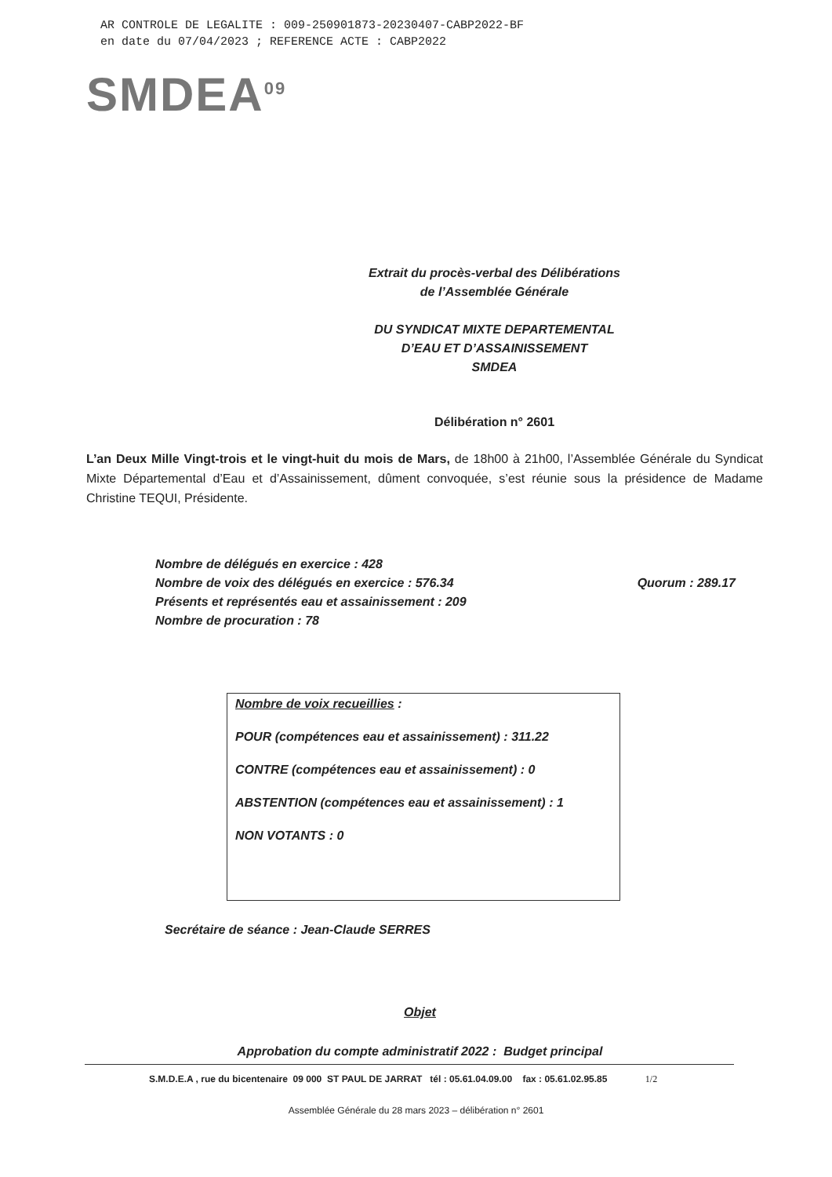AR CONTROLE DE LEGALITE : 009-250901873-20230407-CABP2022-BF
en date du 07/04/2023 ; REFERENCE ACTE : CABP2022
SMDEA<sup>09</sup>
Extrait du procès-verbal des Délibérations
de l’Assemblée Générale
DU SYNDICAT MIXTE DEPARTEMENTAL
D’EAU ET D’ASSAINISSEMENT
SMDEA
Délibération n° 2601
L’an Deux Mille Vingt-trois et le vingt-huit du mois de Mars, de 18h00 à 21h00, l’Assemblée Générale du Syndicat Mixte Départemental d’Eau et d’Assainissement, dûment convoquée, s’est réunie sous la présidence de Madame Christine TEQUI, Présidente.
Nombre de délégués en exercice : 428
Nombre de voix des délégués en exercice : 576.34 Quorum : 289.17
Présents et représentés eau et assainissement : 209
Nombre de procuration : 78
Nombre de voix recueillies :
POUR (compétences eau et assainissement) : 311.22
CONTRE (compétences eau et assainissement) : 0
ABSTENTION (compétences eau et assainissement) : 1
NON VOTANTS : 0
Secrétaire de séance : Jean-Claude SERRES
Objet
Approbation du compte administratif 2022 : Budget principal
S.M.D.E.A , rue du bicentenaire 09 000 ST PAUL DE JARRAT tél : 05.61.04.09.00 fax : 05.61.02.95.85 1/2
Assemblée Générale du 28 mars 2023 – délibération n° 2601